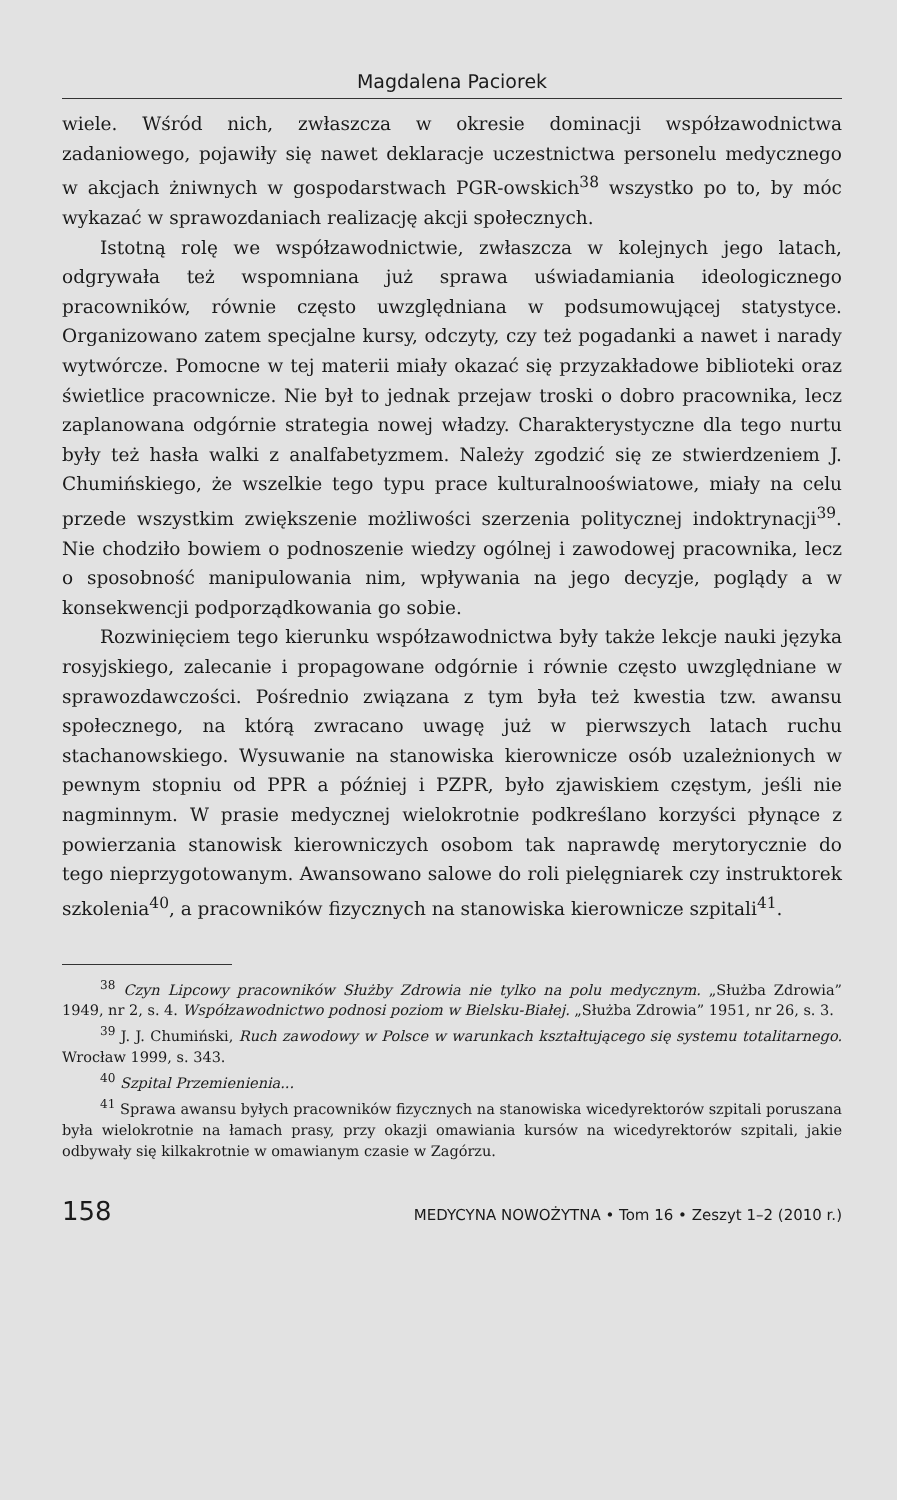Magdalena Paciorek
wiele. Wśród nich, zwłaszcza w okresie dominacji współzawodnictwa zadaniowego, pojawiły się nawet deklaracje uczestnictwa personelu medycznego w akcjach żniwnych w gospodarstwach PGR-owskich<sup>38</sup> wszystko po to, by móc wykazać w sprawozdaniach realizację akcji społecznych.
Istotną rolę we współzawodnictwie, zwłaszcza w kolejnych jego latach, odgrywała też wspomniana już sprawa uświadamiania ideologicznego pracowników, równie często uwzględniana w podsumowującej statystyce. Organizowano zatem specjalne kursy, odczyty, czy też pogadanki a nawet i narady wytwórcze. Pomocne w tej materii miały okazać się przyzakładowe biblioteki oraz świetlice pracownicze. Nie był to jednak przejaw troski o dobro pracownika, lecz zaplanowana odgórnie strategia nowej władzy. Charakterystyczne dla tego nurtu były też hasła walki z analfabetyzmem. Należy zgodzić się ze stwierdzeniem J. Chumińskiego, że wszelkie tego typu prace kulturalnooświatowe, miały na celu przede wszystkim zwiększenie możliwości szerzenia politycznej indoktrynacji<sup>39</sup>. Nie chodziło bowiem o podnoszenie wiedzy ogólnej i zawodowej pracownika, lecz o sposobność manipulowania nim, wpływania na jego decyzje, poglądy a w konsekwencji podporządkowania go sobie.
Rozwinięciem tego kierunku współzawodnictwa były także lekcje nauki języka rosyjskiego, zalecanie i propagowane odgórnie i równie często uwzględniane w sprawozdawczości. Pośrednio związana z tym była też kwestia tzw. awansu społecznego, na którą zwracano uwagę już w pierwszych latach ruchu stachanowskiego. Wysuwanie na stanowiska kierownicze osób uzależnionych w pewnym stopniu od PPR a później i PZPR, było zjawiskiem częstym, jeśli nie nagminnym. W prasie medycznej wielokrotnie podkreślano korzyści płynące z powierzania stanowisk kierowniczych osobom tak naprawdę merytorycznie do tego nieprzygotowanym. Awansowano salowe do roli pielęgniarek czy instruktorek szkolenia<sup>40</sup>, a pracowników fizycznych na stanowiska kierownicze szpitali<sup>41</sup>.
<sup>38</sup> Czyn Lipcowy pracowników Służby Zdrowia nie tylko na polu medycznym. „Służba Zdrowia” 1949, nr 2, s. 4. Współzawodnictwo podnosi poziom w Bielsku-Białej. „Służba Zdrowia” 1951, nr 26, s. 3.
<sup>39</sup> J. J. Chumiński, Ruch zawodowy w Polsce w warunkach kształtującego się systemu totalitarnego. Wrocław 1999, s. 343.
<sup>40</sup> Szpital Przemienienia...
<sup>41</sup> Sprawa awansu byłych pracowników fizycznych na stanowiska wicedyrektorów szpitali poruszana była wielokrotnie na łamach prasy, przy okazji omawiania kursów na wicedyrektorów szpitali, jakie odbywały się kilkakrotnie w omawianym czasie w Zagórzu.
158 MEDYCYNA NOWOŻYTNA • Tom 16 • Zeszyt 1–2 (2010 r.)